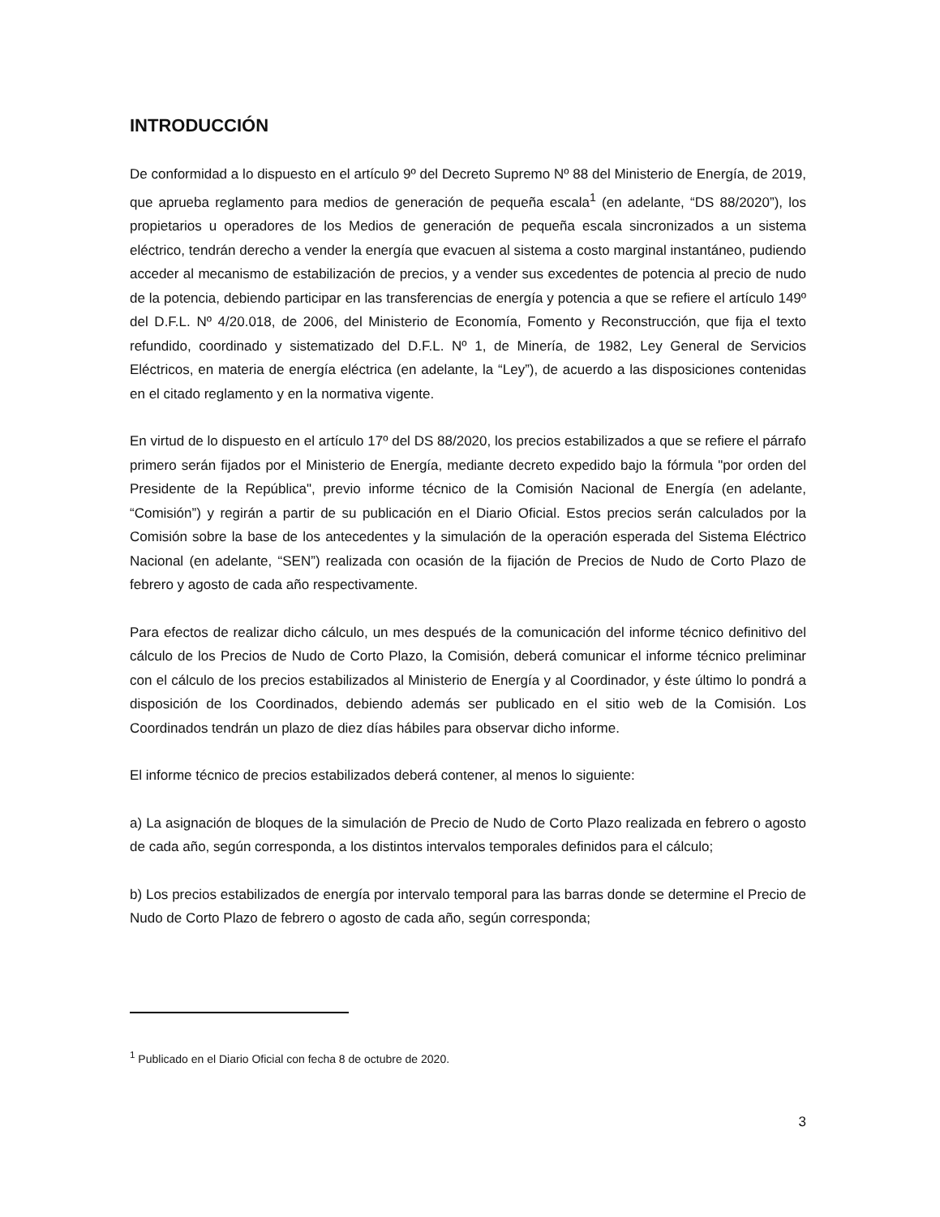INTRODUCCIÓN
De conformidad a lo dispuesto en el artículo 9º del Decreto Supremo Nº 88 del Ministerio de Energía, de 2019, que aprueba reglamento para medios de generación de pequeña escala<sup>1</sup> (en adelante, “DS 88/2020”), los propietarios u operadores de los Medios de generación de pequeña escala sincronizados a un sistema eléctrico, tendrán derecho a vender la energía que evacuen al sistema a costo marginal instantáneo, pudiendo acceder al mecanismo de estabilización de precios, y a vender sus excedentes de potencia al precio de nudo de la potencia, debiendo participar en las transferencias de energía y potencia a que se refiere el artículo 149º del D.F.L. Nº 4/20.018, de 2006, del Ministerio de Economía, Fomento y Reconstrucción, que fija el texto refundido, coordinado y sistematizado del D.F.L. Nº 1, de Minería, de 1982, Ley General de Servicios Eléctricos, en materia de energía eléctrica (en adelante, la “Ley”), de acuerdo a las disposiciones contenidas en el citado reglamento y en la normativa vigente.
En virtud de lo dispuesto en el artículo 17º del DS 88/2020, los precios estabilizados a que se refiere el párrafo primero serán fijados por el Ministerio de Energía, mediante decreto expedido bajo la fórmula "por orden del Presidente de la República", previo informe técnico de la Comisión Nacional de Energía (en adelante, “Comisión”) y regirán a partir de su publicación en el Diario Oficial. Estos precios serán calculados por la Comisión sobre la base de los antecedentes y la simulación de la operación esperada del Sistema Eléctrico Nacional (en adelante, “SEN”) realizada con ocasión de la fijación de Precios de Nudo de Corto Plazo de febrero y agosto de cada año respectivamente.
Para efectos de realizar dicho cálculo, un mes después de la comunicación del informe técnico definitivo del cálculo de los Precios de Nudo de Corto Plazo, la Comisión, deberá comunicar el informe técnico preliminar con el cálculo de los precios estabilizados al Ministerio de Energía y al Coordinador, y éste último lo pondrá a disposición de los Coordinados, debiendo además ser publicado en el sitio web de la Comisión. Los Coordinados tendrán un plazo de diez días hábiles para observar dicho informe.
El informe técnico de precios estabilizados deberá contener, al menos lo siguiente:
a) La asignación de bloques de la simulación de Precio de Nudo de Corto Plazo realizada en febrero o agosto de cada año, según corresponda, a los distintos intervalos temporales definidos para el cálculo;
b) Los precios estabilizados de energía por intervalo temporal para las barras donde se determine el Precio de Nudo de Corto Plazo de febrero o agosto de cada año, según corresponda;
<sup>1</sup> Publicado en el Diario Oficial con fecha 8 de octubre de 2020.
3